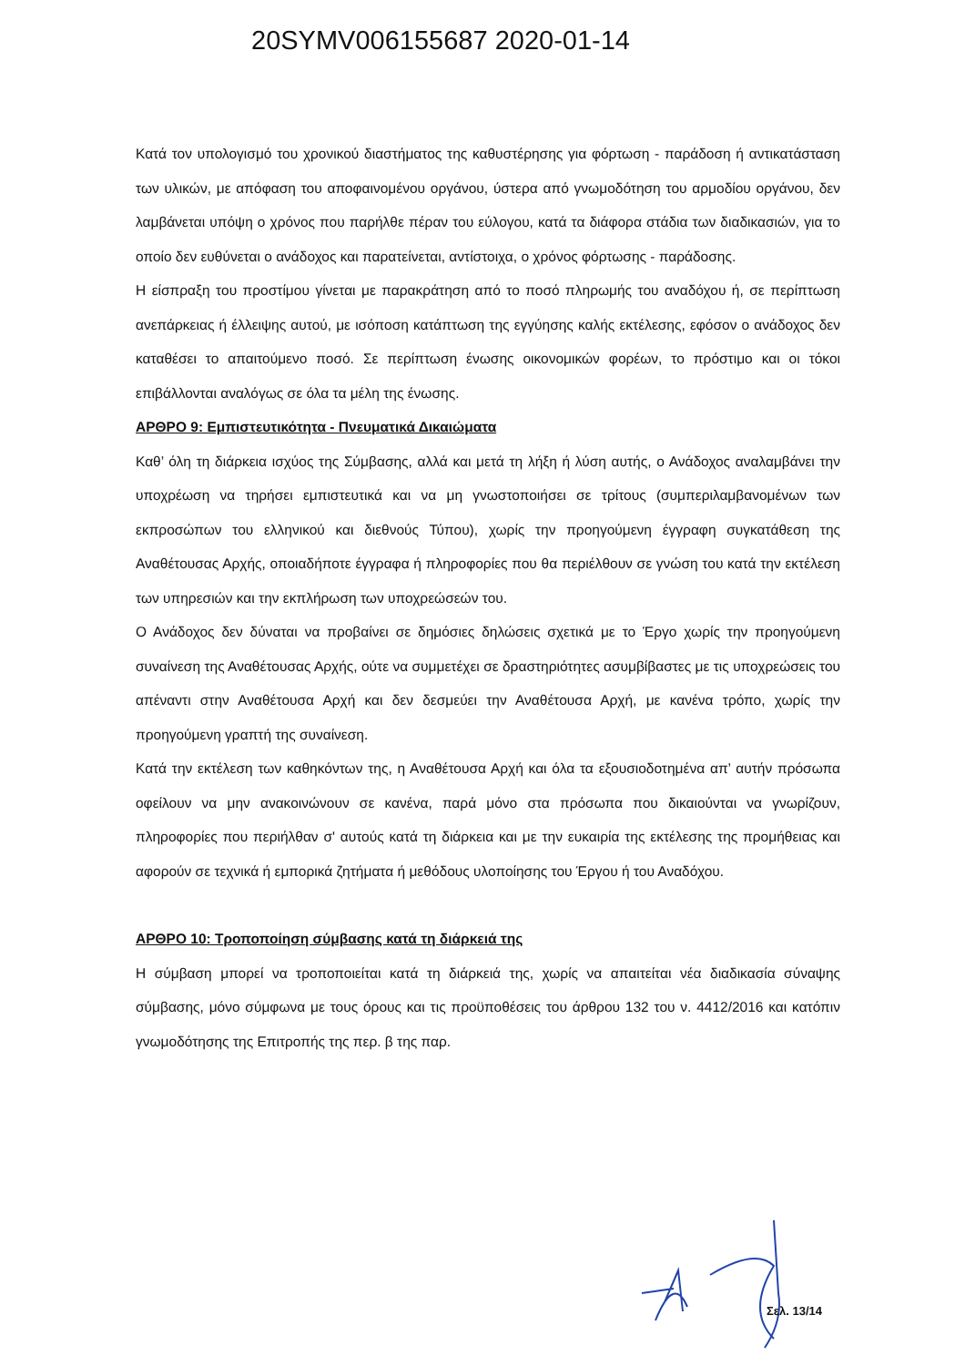20SYMV006155687 2020-01-14
Κατά τον υπολογισμό του χρονικού διαστήματος της καθυστέρησης για φόρτωση - παράδοση ή αντικατάσταση των υλικών, με απόφαση του αποφαινομένου οργάνου, ύστερα από γνωμοδότηση του αρμοδίου οργάνου, δεν λαμβάνεται υπόψη ο χρόνος που παρήλθε πέραν του εύλογου, κατά τα διάφορα στάδια των διαδικασιών, για το οποίο δεν ευθύνεται ο ανάδοχος και παρατείνεται, αντίστοιχα, ο χρόνος φόρτωσης - παράδοσης.
Η είσπραξη του προστίμου γίνεται με παρακράτηση από το ποσό πληρωμής του αναδόχου ή, σε περίπτωση ανεπάρκειας ή έλλειψης αυτού, με ισόποση κατάπτωση της εγγύησης καλής εκτέλεσης, εφόσον ο ανάδοχος δεν καταθέσει το απαιτούμενο ποσό. Σε περίπτωση ένωσης οικονομικών φορέων, το πρόστιμο και οι τόκοι επιβάλλονται αναλόγως σε όλα τα μέλη της ένωσης.
ΑΡΘΡΟ 9: Εμπιστευτικότητα - Πνευματικά Δικαιώματα
Καθ’ όλη τη διάρκεια ισχύος της Σύμβασης, αλλά και μετά τη λήξη ή λύση αυτής, ο Ανάδοχος αναλαμβάνει την υποχρέωση να τηρήσει εμπιστευτικά και να μη γνωστοποιήσει σε τρίτους (συμπεριλαμβανομένων των εκπροσώπων του ελληνικού και διεθνούς Τύπου), χωρίς την προηγούμενη έγγραφη συγκατάθεση της Αναθέτουσας Αρχής, οποιαδήποτε έγγραφα ή πληροφορίες που θα περιέλθουν σε γνώση του κατά την εκτέλεση των υπηρεσιών και την εκπλήρωση των υποχρεώσεών του.
Ο Ανάδοχος δεν δύναται να προβαίνει σε δημόσιες δηλώσεις σχετικά με το Έργο χωρίς την προηγούμενη συναίνεση της Αναθέτουσας Αρχής, ούτε να συμμετέχει σε δραστηριότητες ασυμβίβαστες με τις υποχρεώσεις του απέναντι στην Αναθέτουσα Αρχή και δεν δεσμεύει την Αναθέτουσα Αρχή, με κανένα τρόπο, χωρίς την προηγούμενη γραπτή της συναίνεση.
Κατά την εκτέλεση των καθηκόντων της, η Αναθέτουσα Αρχή και όλα τα εξουσιοδοτημένα απ’ αυτήν πρόσωπα οφείλουν να μην ανακοινώνουν σε κανένα, παρά μόνο στα πρόσωπα που δικαιούνται να γνωρίζουν, πληροφορίες που περιήλθαν σ' αυτούς κατά τη διάρκεια και με την ευκαιρία της εκτέλεσης της προμήθειας και αφορούν σε τεχνικά ή εμπορικά ζητήματα ή μεθόδους υλοποίησης του Έργου ή του Αναδόχου.
ΑΡΘΡΟ 10: Τροποποίηση σύμβασης κατά τη διάρκειά της
Η σύμβαση μπορεί να τροποποιείται κατά τη διάρκειά της, χωρίς να απαιτείται νέα διαδικασία σύναψης σύμβασης, μόνο σύμφωνα με τους όρους και τις προϋποθέσεις του άρθρου 132 του ν. 4412/2016 και κατόπιν γνωμοδότησης της Επιτροπής της περ. β της παρ.
Σελ. 13/14